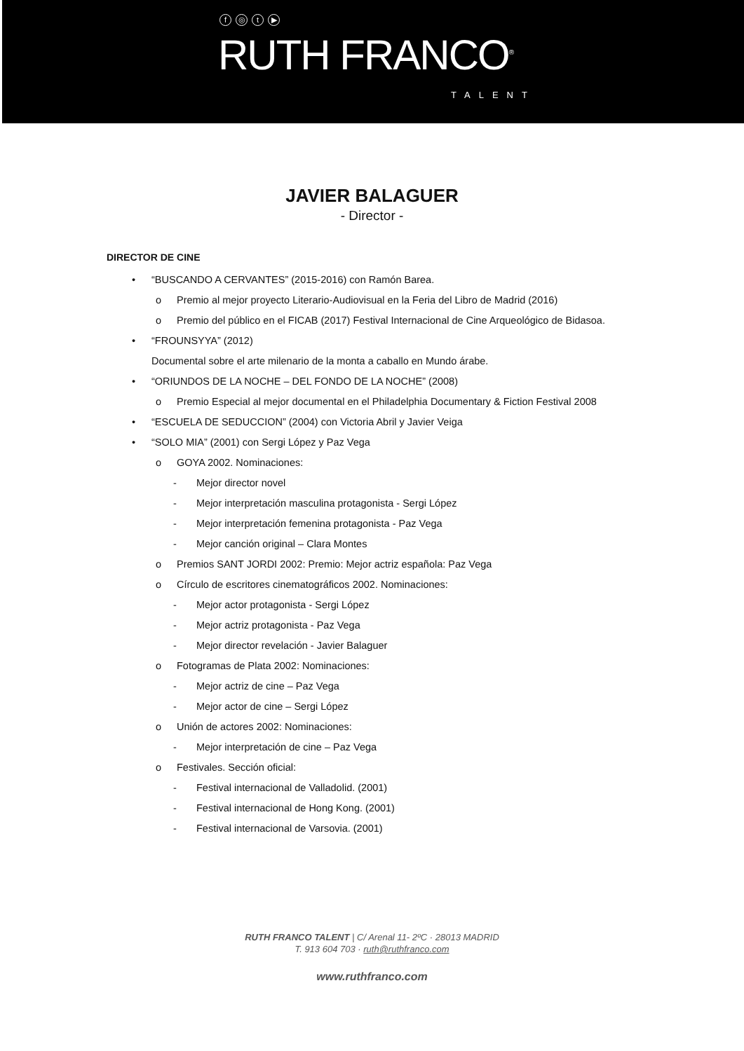f ◎ t ▶
RUTH FRANCO<sup>®</sup>
TALENT
JAVIER BALAGUER
- Director -
DIRECTOR DE CINE
• “BUSCANDO A CERVANTES” (2015-2016) con Ramón Barea.
o Premio al mejor proyecto Literario-Audiovisual en la Feria del Libro de Madrid (2016)
o Premio del público en el FICAB (2017) Festival Internacional de Cine Arqueológico de Bidasoa.
• “FROUNSYYA” (2012)
Documental sobre el arte milenario de la monta a caballo en Mundo árabe.
• “ORIUNDOS DE LA NOCHE – DEL FONDO DE LA NOCHE” (2008)
o Premio Especial al mejor documental en el Philadelphia Documentary & Fiction Festival 2008
• “ESCUELA DE SEDUCCION” (2004) con Victoria Abril y Javier Veiga
• “SOLO MIA” (2001) con Sergi López y Paz Vega
o GOYA 2002. Nominaciones:
- Mejor director novel
- Mejor interpretación masculina protagonista - Sergi López
- Mejor interpretación femenina protagonista - Paz Vega
- Mejor canción original – Clara Montes
o Premios SANT JORDI 2002: Premio: Mejor actriz española: Paz Vega
o Círculo de escritores cinematográficos 2002. Nominaciones:
- Mejor actor protagonista - Sergi López
- Mejor actriz protagonista - Paz Vega
- Mejor director revelación - Javier Balaguer
o Fotogramas de Plata 2002: Nominaciones:
- Mejor actriz de cine – Paz Vega
- Mejor actor de cine – Sergi López
o Unión de actores 2002: Nominaciones:
- Mejor interpretación de cine – Paz Vega
o Festivales. Sección oficial:
- Festival internacional de Valladolid. (2001)
- Festival internacional de Hong Kong. (2001)
- Festival internacional de Varsovia. (2001)
RUTH FRANCO TALENT | C/ Arenal 11- 2ºC · 28013 MADRID
T. 913 604 703 · ruth@ruthfranco.com
www.ruthfranco.com